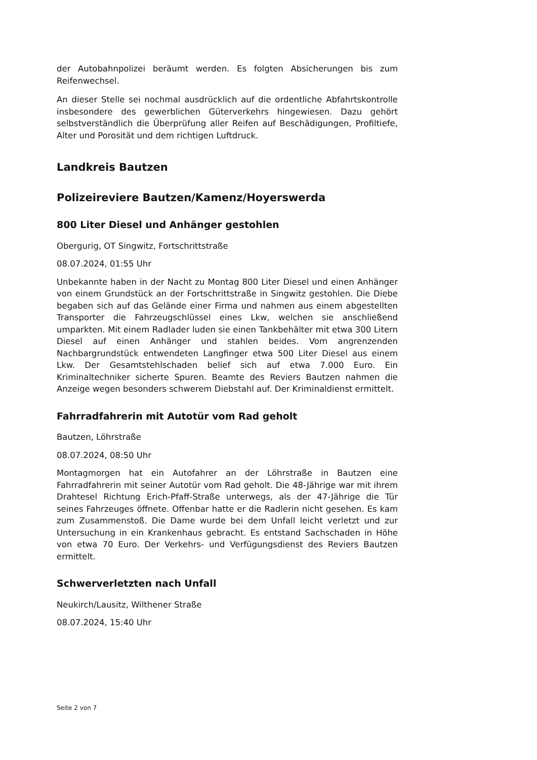der Autobahnpolizei beräumt werden. Es folgten Absicherungen bis zum Reifenwechsel.
An dieser Stelle sei nochmal ausdrücklich auf die ordentliche Abfahrtskontrolle insbesondere des gewerblichen Güterverkehrs hingewiesen. Dazu gehört selbstverständlich die Überprüfung aller Reifen auf Beschädigungen, Profiltiefe, Alter und Porosität und dem richtigen Luftdruck.
Landkreis Bautzen
Polizeireviere Bautzen/Kamenz/Hoyerswerda
800 Liter Diesel und Anhänger gestohlen
Obergurig, OT Singwitz, Fortschrittstraße
08.07.2024, 01:55 Uhr
Unbekannte haben in der Nacht zu Montag 800 Liter Diesel und einen Anhänger von einem Grundstück an der Fortschrittstraße in Singwitz gestohlen. Die Diebe begaben sich auf das Gelände einer Firma und nahmen aus einem abgestellten Transporter die Fahrzeugschlüssel eines Lkw, welchen sie anschließend umparkten. Mit einem Radlader luden sie einen Tankbehälter mit etwa 300 Litern Diesel auf einen Anhänger und stahlen beides. Vom angrenzenden Nachbargrundstück entwendeten Langfinger etwa 500 Liter Diesel aus einem Lkw. Der Gesamtstehlschaden belief sich auf etwa 7.000 Euro. Ein Kriminaltechniker sicherte Spuren. Beamte des Reviers Bautzen nahmen die Anzeige wegen besonders schwerem Diebstahl auf. Der Kriminaldienst ermittelt.
Fahrradfahrerin mit Autotür vom Rad geholt
Bautzen, Löhrstraße
08.07.2024, 08:50 Uhr
Montagmorgen hat ein Autofahrer an der Löhrstraße in Bautzen eine Fahrradfahrerin mit seiner Autotür vom Rad geholt. Die 48-Jährige war mit ihrem Drahtesel Richtung Erich-Pfaff-Straße unterwegs, als der 47-Jährige die Tür seines Fahrzeuges öffnete. Offenbar hatte er die Radlerin nicht gesehen. Es kam zum Zusammenstoß. Die Dame wurde bei dem Unfall leicht verletzt und zur Untersuchung in ein Krankenhaus gebracht. Es entstand Sachschaden in Höhe von etwa 70 Euro. Der Verkehrs- und Verfügungsdienst des Reviers Bautzen ermittelt.
Schwerverletzten nach Unfall
Neukirch/Lausitz, Wilthener Straße
08.07.2024, 15:40 Uhr
Seite 2 von 7